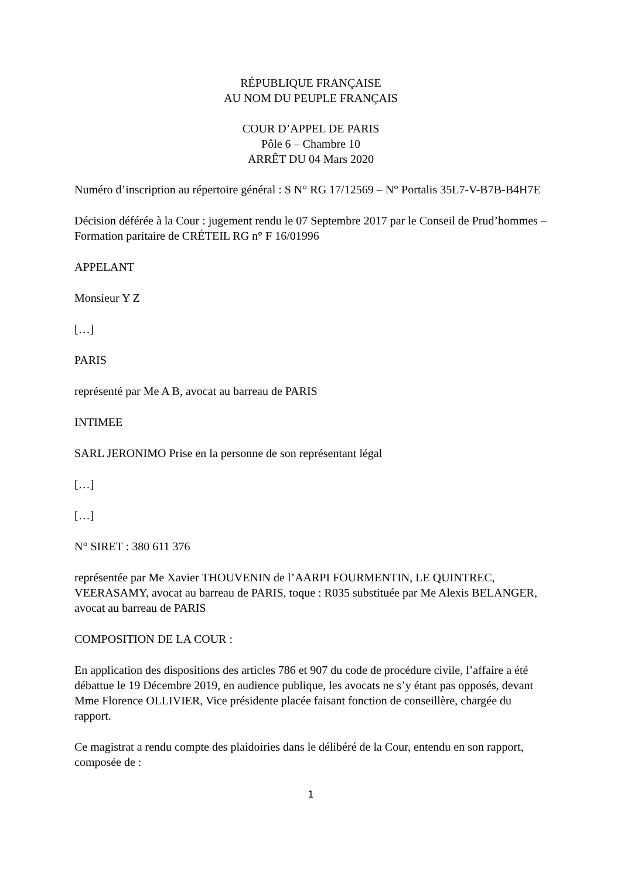RÉPUBLIQUE FRANÇAISE
AU NOM DU PEUPLE FRANÇAIS
COUR D’APPEL DE PARIS
Pôle 6 – Chambre 10
ARRÊT DU 04 Mars 2020
Numéro d’inscription au répertoire général : S N° RG 17/12569 – N° Portalis 35L7-V-B7B-B4H7E
Décision déférée à la Cour : jugement rendu le 07 Septembre 2017 par le Conseil de Prud’hommes – Formation paritaire de CRÉTEIL RG n° F 16/01996
APPELANT
Monsieur Y Z
[…]
PARIS
représenté par Me A B, avocat au barreau de PARIS
INTIMEE
SARL JERONIMO Prise en la personne de son représentant légal
[…]
[…]
N° SIRET : 380 611 376
représentée par Me Xavier THOUVENIN de l’AARPI FOURMENTIN, LE QUINTREC, VEERASAMY, avocat au barreau de PARIS, toque : R035 substituée par Me Alexis BELANGER, avocat au barreau de PARIS
COMPOSITION DE LA COUR :
En application des dispositions des articles 786 et 907 du code de procédure civile, l’affaire a été débattue le 19 Décembre 2019, en audience publique, les avocats ne s’y étant pas opposés, devant Mme Florence OLLIVIER, Vice présidente placée faisant fonction de conseillère, chargée du rapport.
Ce magistrat a rendu compte des plaidoiries dans le délibéré de la Cour, entendu en son rapport, composée de :
1